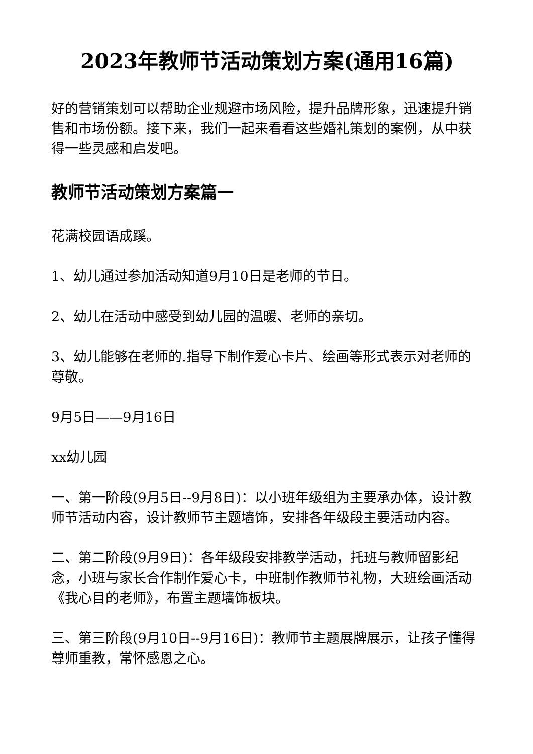2023年教师节活动策划方案(通用16篇)
好的营销策划可以帮助企业规避市场风险，提升品牌形象，迅速提升销售和市场份额。接下来，我们一起来看看这些婚礼策划的案例，从中获得一些灵感和启发吧。
教师节活动策划方案篇一
花满校园语成蹊。
1、幼儿通过参加活动知道9月10日是老师的节日。
2、幼儿在活动中感受到幼儿园的温暖、老师的亲切。
3、幼儿能够在老师的.指导下制作爱心卡片、绘画等形式表示对老师的尊敬。
9月5日——9月16日
xx幼儿园
一、第一阶段(9月5日--9月8日)：以小班年级组为主要承办体，设计教师节活动内容，设计教师节主题墙饰，安排各年级段主要活动内容。
二、第二阶段(9月9日)：各年级段安排教学活动，托班与教师留影纪念，小班与家长合作制作爱心卡，中班制作教师节礼物，大班绘画活动《我心目的老师》，布置主题墙饰板块。
三、第三阶段(9月10日--9月16日)：教师节主题展牌展示，让孩子懂得尊师重教，常怀感恩之心。